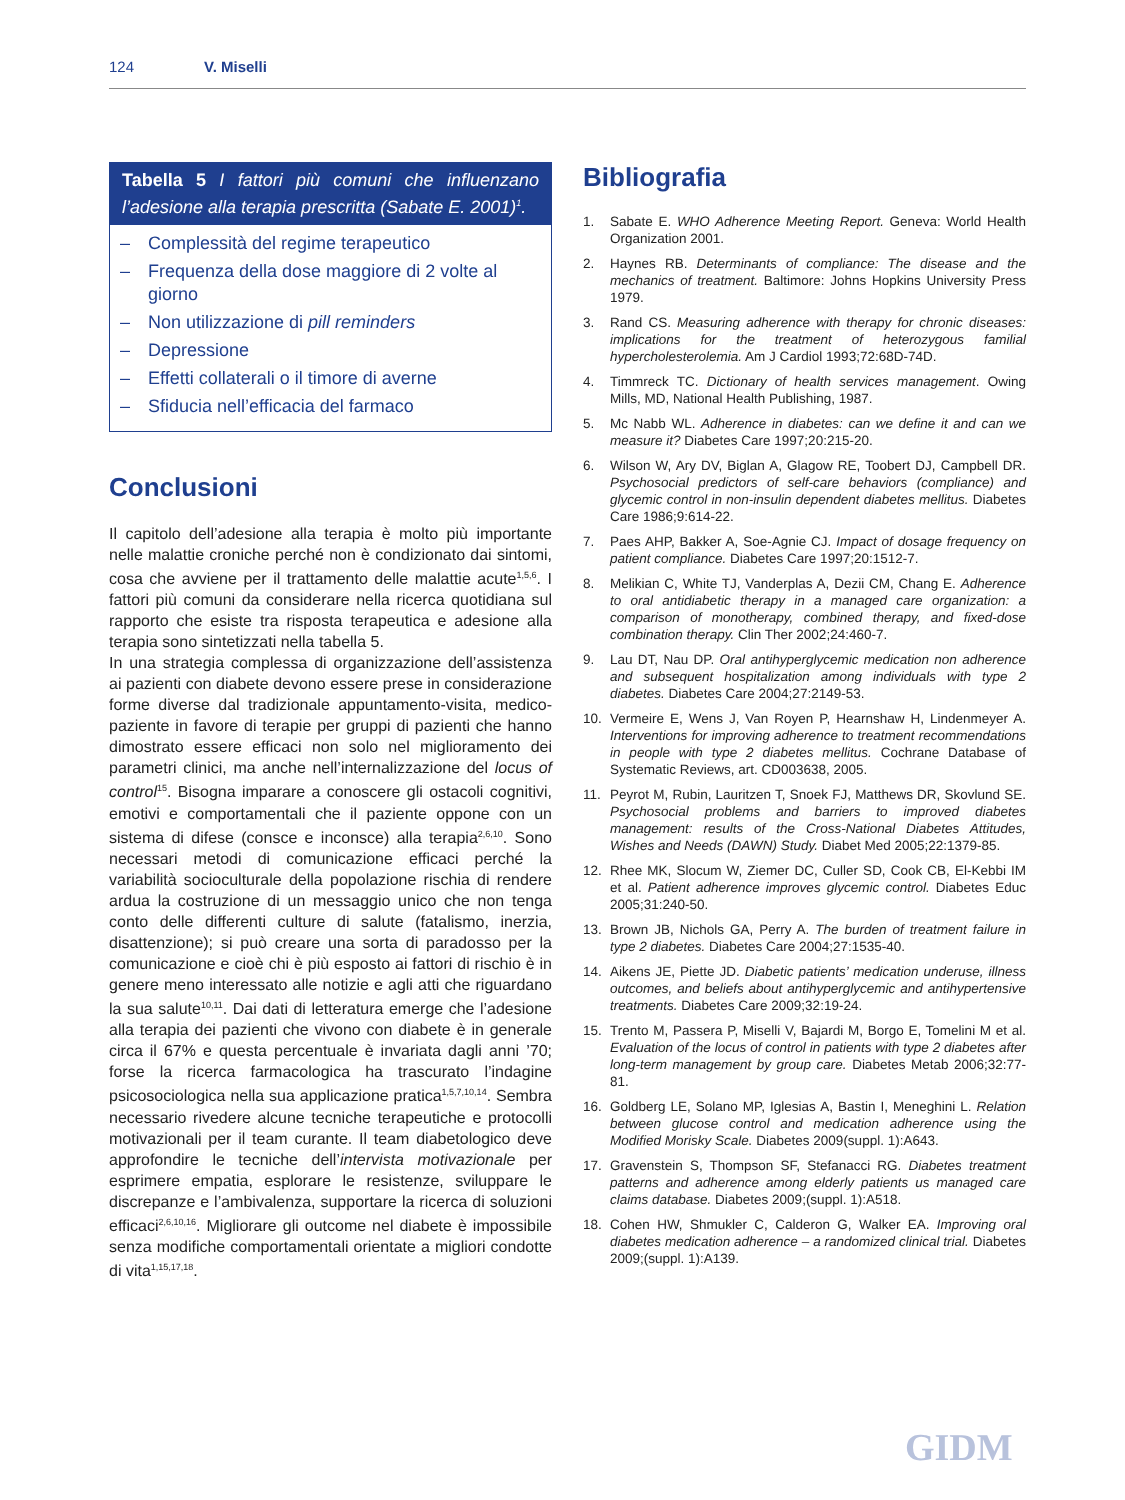124 V. Miselli
Tabella 5 I fattori più comuni che influenzano l’adesione alla terapia prescritta (Sabate E. 2001)<sup>1</sup>.
– Complessità del regime terapeutico
– Frequenza della dose maggiore di 2 volte al giorno
– Non utilizzazione di pill reminders
– Depressione
– Effetti collaterali o il timore di averne
– Sfiducia nell’efficacia del farmaco
Conclusioni
Il capitolo dell’adesione alla terapia è molto più importante nelle malattie croniche perché non è condizionato dai sintomi, cosa che avviene per il trattamento delle malattie acute<sup>1,5,6</sup>. I fattori più comuni da considerare nella ricerca quotidiana sul rapporto che esiste tra risposta terapeutica e adesione alla terapia sono sintetizzati nella tabella 5.
In una strategia complessa di organizzazione dell’assistenza ai pazienti con diabete devono essere prese in considerazione forme diverse dal tradizionale appuntamento-visita, medico-paziente in favore di terapie per gruppi di pazienti che hanno dimostrato essere efficaci non solo nel miglioramento dei parametri clinici, ma anche nell’internalizzazione del locus of control<sup>15</sup>. Bisogna imparare a conoscere gli ostacoli cognitivi, emotivi e comportamentali che il paziente oppone con un sistema di difese (consce e inconsce) alla terapia<sup>2,6,10</sup>. Sono necessari metodi di comunicazione efficaci perché la variabilità socioculturale della popolazione rischia di rendere ardua la costruzione di un messaggio unico che non tenga conto delle differenti culture di salute (fatalismo, inerzia, disattenzione); si può creare una sorta di paradosso per la comunicazione e cioè chi è più esposto ai fattori di rischio è in genere meno interessato alle notizie e agli atti che riguardano la sua salute<sup>10,11</sup>. Dai dati di letteratura emerge che l’adesione alla terapia dei pazienti che vivono con diabete è in generale circa il 67% e questa percentuale è invariata dagli anni ’70; forse la ricerca farmacologica ha trascurato l’indagine psicosociologica nella sua applicazione pratica<sup>1,5,7,10,14</sup>. Sembra necessario rivedere alcune tecniche terapeutiche e protocolli motivazionali per il team curante. Il team diabetologico deve approfondire le tecniche dell’intervista motivazionale per esprimere empatia, esplorare le resistenze, sviluppare le discrepanze e l’ambivalenza, supportare la ricerca di soluzioni efficaci<sup>2,6,10,16</sup>. Migliorare gli outcome nel diabete è impossibile senza modifiche comportamentali orientate a migliori condotte di vita<sup>1,15,17,18</sup>.
Bibliografia
1. Sabate E. WHO Adherence Meeting Report. Geneva: World Health Organization 2001.
2. Haynes RB. Determinants of compliance: The disease and the mechanics of treatment. Baltimore: Johns Hopkins University Press 1979.
3. Rand CS. Measuring adherence with therapy for chronic diseases: implications for the treatment of heterozygous familial hypercholesterolemia. Am J Cardiol 1993;72:68D-74D.
4. Timmreck TC. Dictionary of health services management. Owing Mills, MD, National Health Publishing, 1987.
5. Mc Nabb WL. Adherence in diabetes: can we define it and can we measure it? Diabetes Care 1997;20:215-20.
6. Wilson W, Ary DV, Biglan A, Glagow RE, Toobert DJ, Campbell DR. Psychosocial predictors of self-care behaviors (compliance) and glycemic control in non-insulin dependent diabetes mellitus. Diabetes Care 1986;9:614-22.
7. Paes AHP, Bakker A, Soe-Agnie CJ. Impact of dosage frequency on patient compliance. Diabetes Care 1997;20:1512-7.
8. Melikian C, White TJ, Vanderplas A, Dezii CM, Chang E. Adherence to oral antidiabetic therapy in a managed care organization: a comparison of monotherapy, combined therapy, and fixed-dose combination therapy. Clin Ther 2002;24:460-7.
9. Lau DT, Nau DP. Oral antihyperglycemic medication non adherence and subsequent hospitalization among individuals with type 2 diabetes. Diabetes Care 2004;27:2149-53.
10. Vermeire E, Wens J, Van Royen P, Hearnshaw H, Lindenmeyer A. Interventions for improving adherence to treatment recommendations in people with type 2 diabetes mellitus. Cochrane Database of Systematic Reviews, art. CD003638, 2005.
11. Peyrot M, Rubin, Lauritzen T, Snoek FJ, Matthews DR, Skovlund SE. Psychosocial problems and barriers to improved diabetes management: results of the Cross-National Diabetes Attitudes, Wishes and Needs (DAWN) Study. Diabet Med 2005;22:1379-85.
12. Rhee MK, Slocum W, Ziemer DC, Culler SD, Cook CB, El-Kebbi IM et al. Patient adherence improves glycemic control. Diabetes Educ 2005;31:240-50.
13. Brown JB, Nichols GA, Perry A. The burden of treatment failure in type 2 diabetes. Diabetes Care 2004;27:1535-40.
14. Aikens JE, Piette JD. Diabetic patients’ medication underuse, illness outcomes, and beliefs about antihyperglycemic and antihypertensive treatments. Diabetes Care 2009;32:19-24.
15. Trento M, Passera P, Miselli V, Bajardi M, Borgo E, Tomelini M et al. Evaluation of the locus of control in patients with type 2 diabetes after long-term management by group care. Diabetes Metab 2006;32:77-81.
16. Goldberg LE, Solano MP, Iglesias A, Bastin I, Meneghini L. Relation between glucose control and medication adherence using the Modified Morisky Scale. Diabetes 2009(suppl. 1):A643.
17. Gravenstein S, Thompson SF, Stefanacci RG. Diabetes treatment patterns and adherence among elderly patients us managed care claims database. Diabetes 2009;(suppl. 1):A518.
18. Cohen HW, Shmukler C, Calderon G, Walker EA. Improving oral diabetes medication adherence – a randomized clinical trial. Diabetes 2009;(suppl. 1):A139.
GIDM